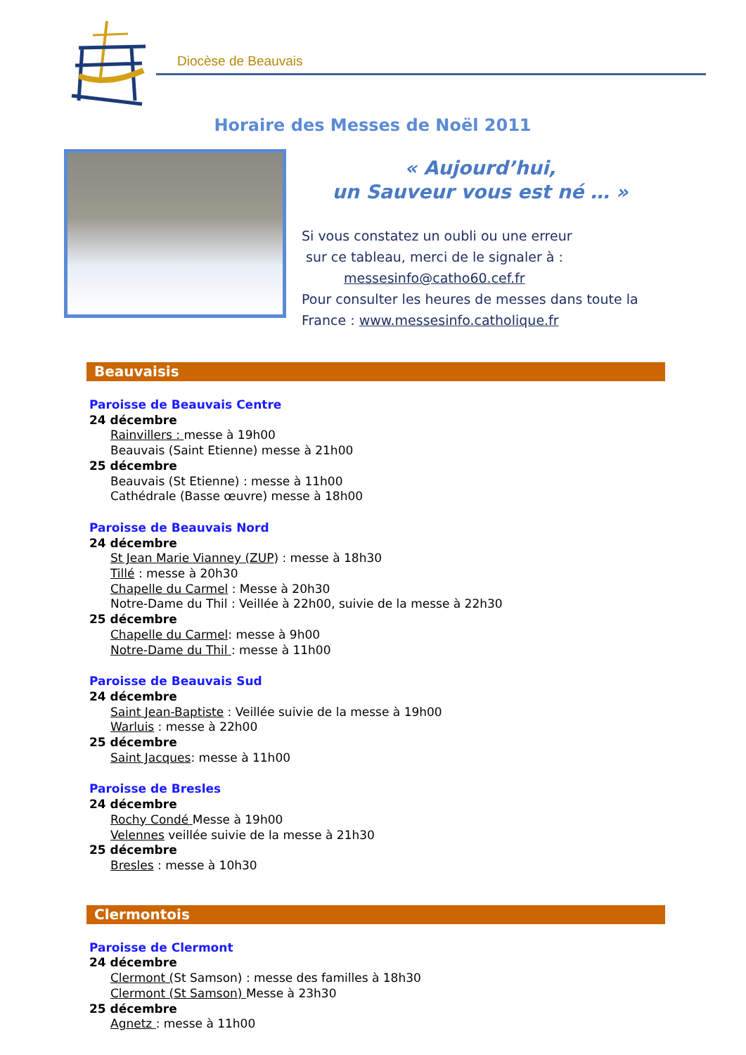Diocèse de Beauvais
Horaire des Messes de Noël 2011
« Aujourd’hui,
un Sauveur vous est né … »
Si vous constatez un oubli ou une erreur
sur ce tableau, merci de le signaler à :
messesinfo@catho60.cef.fr
Pour consulter les heures de messes dans toute la France : www.messesinfo.catholique.fr
Beauvaisis
Paroisse de Beauvais Centre
24 décembre
Rainvillers : messe à 19h00
Beauvais (Saint Etienne) messe à 21h00
25 décembre
Beauvais (St Etienne) : messe à 11h00
Cathédrale (Basse œuvre) messe à 18h00
Paroisse de Beauvais Nord
24 décembre
St Jean Marie Vianney (ZUP) : messe à 18h30
Tillé : messe à 20h30
Chapelle du Carmel : Messe à 20h30
Notre-Dame du Thil : Veillée à 22h00, suivie de la messe à 22h30
25 décembre
Chapelle du Carmel: messe à 9h00
Notre-Dame du Thil : messe à 11h00
Paroisse de Beauvais Sud
24 décembre
Saint Jean-Baptiste : Veillée suivie de la messe à 19h00
Warluis : messe à 22h00
25 décembre
Saint Jacques: messe à 11h00
Paroisse de Bresles
24 décembre
Rochy Condé Messe à 19h00
Velennes veillée suivie de la messe à 21h30
25 décembre
Bresles : messe à 10h30
Clermontois
Paroisse de Clermont
24 décembre
Clermont (St Samson) : messe des familles à 18h30
Clermont (St Samson) Messe à 23h30
25 décembre
Agnetz : messe à 11h00